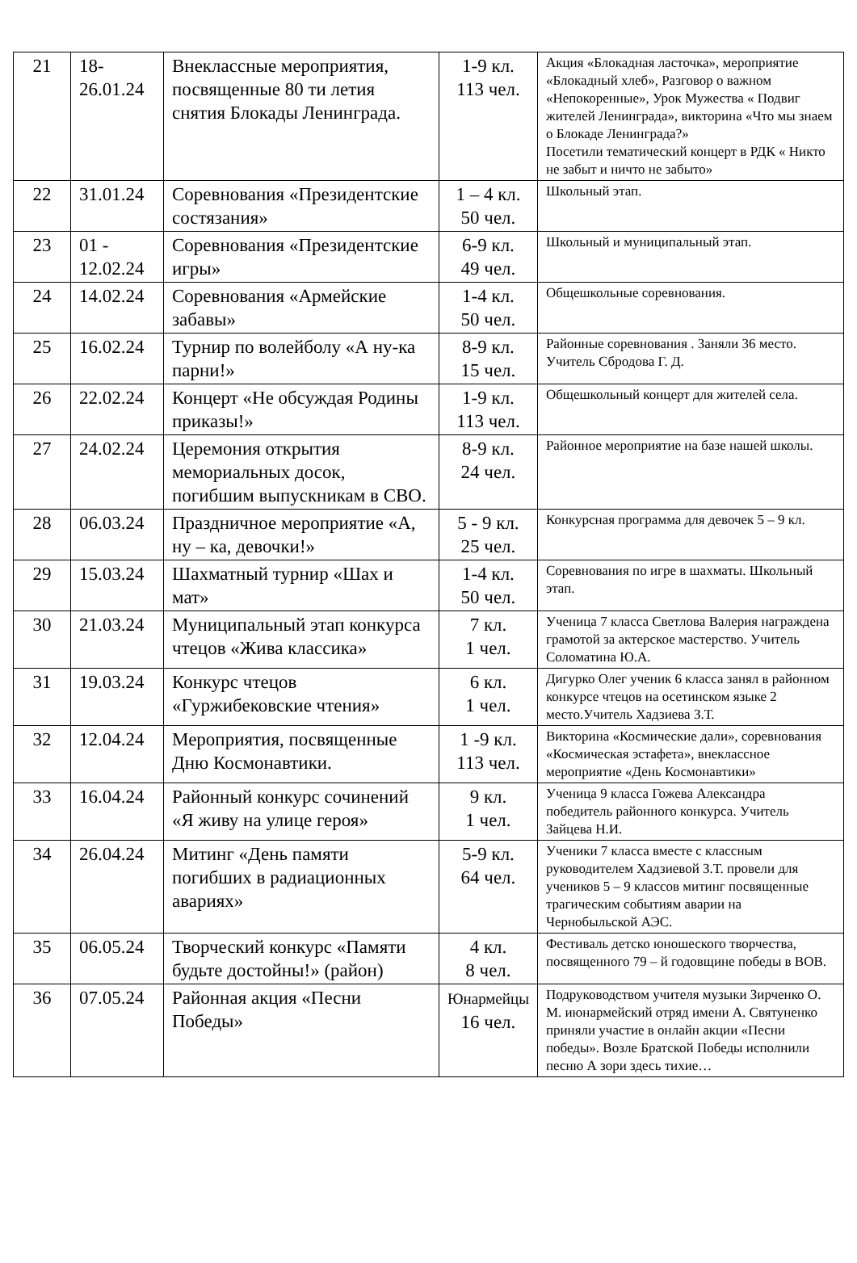| 21 | 18-26.01.24 | Внеклассные мероприятия, посвященные 80 ти летия снятия Блокады Ленинграда. | 1-9 кл. 113 чел. | Акция «Блокадная ласточка», мероприятие «Блокадный хлеб», Разговор о важном «Непокоренные», Урок Мужества « Подвиг жителей Ленинграда», викторина «Что мы знаем о Блокаде Ленинграда?» Посетили тематический концерт в РДК « Никто не забыт и ничто не забыто» |
| 22 | 31.01.24 | Соревнования «Президентские состязания» | 1 – 4 кл. 50 чел. | Школьный этап. |
| 23 | 01 - 12.02.24 | Соревнования «Президентские игры» | 6-9 кл. 49 чел. | Школьный и муниципальный этап. |
| 24 | 14.02.24 | Соревнования «Армейские забавы» | 1-4 кл. 50 чел. | Общешкольные соревнования. |
| 25 | 16.02.24 | Турнир по волейболу «А ну-ка парни!» | 8-9 кл. 15 чел. | Районные соревнования . Заняли 36 место. Учитель Сбродова Г. Д. |
| 26 | 22.02.24 | Концерт «Не обсуждая Родины приказы!» | 1-9 кл. 113 чел. | Общешкольный концерт для жителей села. |
| 27 | 24.02.24 | Церемония открытия мемориальных досок, погибшим выпускникам в СВО. | 8-9 кл. 24 чел. | Районное мероприятие на базе нашей школы. |
| 28 | 06.03.24 | Праздничное мероприятие «А, ну – ка, девочки!» | 5 - 9 кл. 25 чел. | Конкурсная программа для девочек 5 – 9 кл. |
| 29 | 15.03.24 | Шахматный турнир «Шах и мат» | 1-4 кл. 50 чел. | Соревнования по игре в шахматы. Школьный этап. |
| 30 | 21.03.24 | Муниципальный этап конкурса чтецов «Жива классика» | 7 кл. 1 чел. | Ученица 7 класса Светлова Валерия награждена грамотой за актерское мастерство. Учитель Соломатина Ю.А. |
| 31 | 19.03.24 | Конкурс чтецов «Гуржибековские чтения» | 6 кл. 1 чел. | Дигурко Олег ученик 6 класса занял в районном конкурсе чтецов на осетинском языке 2 место.Учитель Хадзиева З.Т. |
| 32 | 12.04.24 | Мероприятия, посвященные Дню Космонавтики. | 1 -9 кл. 113 чел. | Викторина «Космические дали», соревнования «Космическая эстафета», внеклассное мероприятие «День Космонавтики» |
| 33 | 16.04.24 | Районный конкурс сочинений «Я живу на улице героя» | 9 кл. 1 чел. | Ученица 9 класса Гожева Александра победитель районного конкурса. Учитель Зайцева Н.И. |
| 34 | 26.04.24 | Митинг «День памяти погибших в радиационных авариях» | 5-9 кл. 64 чел. | Ученики 7 класса вместе с классным руководителем Хадзиевой З.Т. провели для учеников 5 – 9 классов митинг посвященные трагическим событиям аварии на Чернобыльской АЭС. |
| 35 | 06.05.24 | Творческий конкурс «Памяти будьте достойны!» (район) | 4 кл. 8 чел. | Фестиваль детско юношеского творчества, посвященного 79 – й годовщине победы в ВОВ. |
| 36 | 07.05.24 | Районная акция «Песни Победы» | Юнармейцы 16 чел. | Подруководством учителя музыки Зирченко О. М. июнармейский отряд имени А. Святуненко приняли участие в онлайн акции «Песни победы». Возле Братской Победы исполнили песню А зори здесь тихие… |